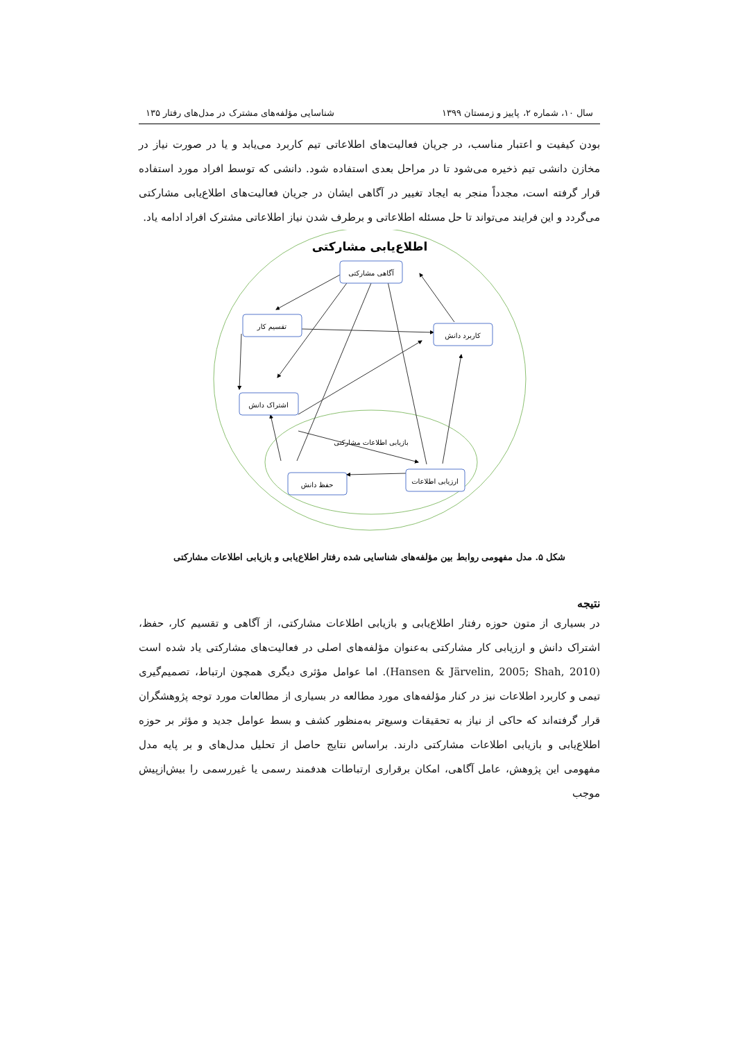سال ۱۰، شماره ۲، پاییز و زمستان ۱۳۹۹ شناسایی مؤلفه‌های مشترک در مدل‌های رفتار ۱۳۵
بودن کیفیت و اعتبار مناسب، در جریان فعالیت‌های اطلاعاتی تیم کاربرد می‌یابد و یا در صورت نیاز در مخازن دانشی تیم ذخیره می‌شود تا در مراحل بعدی استفاده شود. دانشی که توسط افراد مورد استفاده قرار گرفته است، مجدداً منجر به ایجاد تغییر در آگاهی ایشان در جریان فعالیت‌های اطلاع‌یابی مشارکتی می‌گردد و این فرایند می‌تواند تا حل مسئله اطلاعاتی و برطرف شدن نیاز اطلاعاتی مشترک افراد ادامه یاد.
اطلاع‌یابی مشارکتی
آگاهی مشارکتی
تقسیم کار
کاربرد دانش
اشتراک دانش
ارزیابی اطلاعات
حفظ دانش
بازیابی اطلاعات مشارکتی
شکل ۵. مدل مفهومی روابط بین مؤلفه‌های شناسایی شده رفتار اطلاع‌یابی و بازیابی اطلاعات مشارکتی
نتیجه
در بسیاری از متون حوزه رفتار اطلاع‌یابی و بازیابی اطلاعات مشارکتی، از آگاهی و تقسیم کار، حفظ، اشتراک دانش و ارزیابی کار مشارکتی به‌عنوان مؤلفه‌های اصلی در فعالیت‌های مشارکتی یاد شده است (Hansen & Järvelin, 2005; Shah, 2010). اما عوامل مؤثری دیگری همچون ارتباط، تصمیم‌گیری تیمی و کاربرد اطلاعات نیز در کنار مؤلفه‌های مورد مطالعه در بسیاری از مطالعات مورد توجه پژوهشگران قرار گرفته‌اند که حاکی از نیاز به تحقیقات وسیع‌تر به‌منظور کشف و بسط عوامل جدید و مؤثر بر حوزه اطلاع‌یابی و بازیابی اطلاعات مشارکتی دارند. براساس نتایج حاصل از تحلیل مدل‌های و بر پایه مدل مفهومی این پژوهش، عامل آگاهی، امکان برقراری ارتباطات هدفمند رسمی یا غیررسمی را بیش‌ازپیش موجب